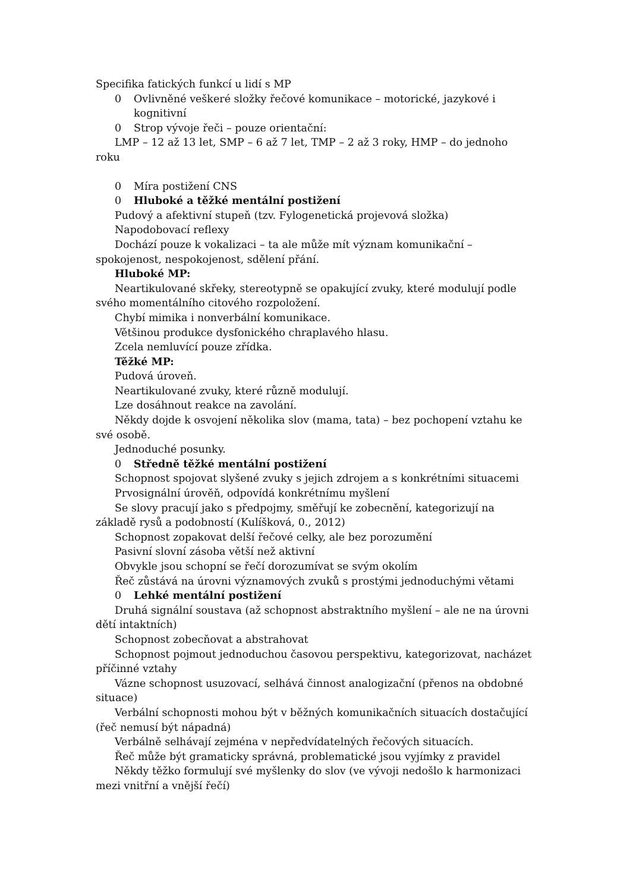Specifika fatických funkcí u lidí s MP
0 Ovlivněné veškeré složky řečové komunikace – motorické, jazykové i kognitivní
0 Strop vývoje řeči – pouze orientační:
LMP – 12 až 13 let, SMP – 6 až 7 let, TMP – 2 až 3 roky, HMP – do jednoho roku
0 Míra postižení CNS
0 Hluboké a těžké mentální postižení
Pudový a afektivní stupeň (tzv. Fylogenetická projevová složka)
Napodobovací reflexy
Dochází pouze k vokalizaci – ta ale může mít význam komunikační – spokojenost, nespokojenost, sdělení přání.
Hluboké MP:
Neartikulované skřeky, stereotypně se opakující zvuky, které modulují podle svého momentálního citového rozpoložení.
Chybí mimika i nonverbální komunikace.
Většinou produkce dysfonického chraplavého hlasu.
Zcela nemluvící pouze zřídka.
Těžké MP:
Pudová úroveň.
Neartikulované zvuky, které různě modulují.
Lze dosáhnout reakce na zavolání.
Někdy dojde k osvojení několika slov (mama, tata) – bez pochopení vztahu ke své osobě.
Jednoduché posunky.
0 Středně těžké mentální postižení
Schopnost spojovat slyšené zvuky s jejich zdrojem a s konkrétními situacemi
Prvosignální úrověň, odpovídá konkrétnímu myšlení
Se slovy pracují jako s předpojmy, směřují ke zobecnění, kategorizují na základě rysů a podobností (Kulíšková, 0., 2012)
Schopnost zopakovat delší řečové celky, ale bez porozumění
Pasivní slovní zásoba větší než aktivní
Obvykle jsou schopní se řečí dorozumívat se svým okolím
Řeč zůstává na úrovni významových zvuků s prostými jednoduchými větami
0 Lehké mentální postižení
Druhá signální soustava (až schopnost abstraktního myšlení – ale ne na úrovni dětí intaktních)
Schopnost zobecňovat a abstrahovat
Schopnost pojmout jednoduchou časovou perspektivu, kategorizovat, nacházet příčinné vztahy
Vázne schopnost usuzovací, selhává činnost analogizační (přenos na obdobné situace)
Verbální schopnosti mohou být v běžných komunikačních situacích dostačující (řeč nemusí být nápadná)
Verbálně selhávají zejména v nepředvídatelných řečových situacích.
Řeč může být gramaticky správná, problematické jsou vyjímky z pravidel
Někdy těžko formulují své myšlenky do slov (ve vývoji nedošlo k harmonizaci mezi vnitřní a vnější řečí)